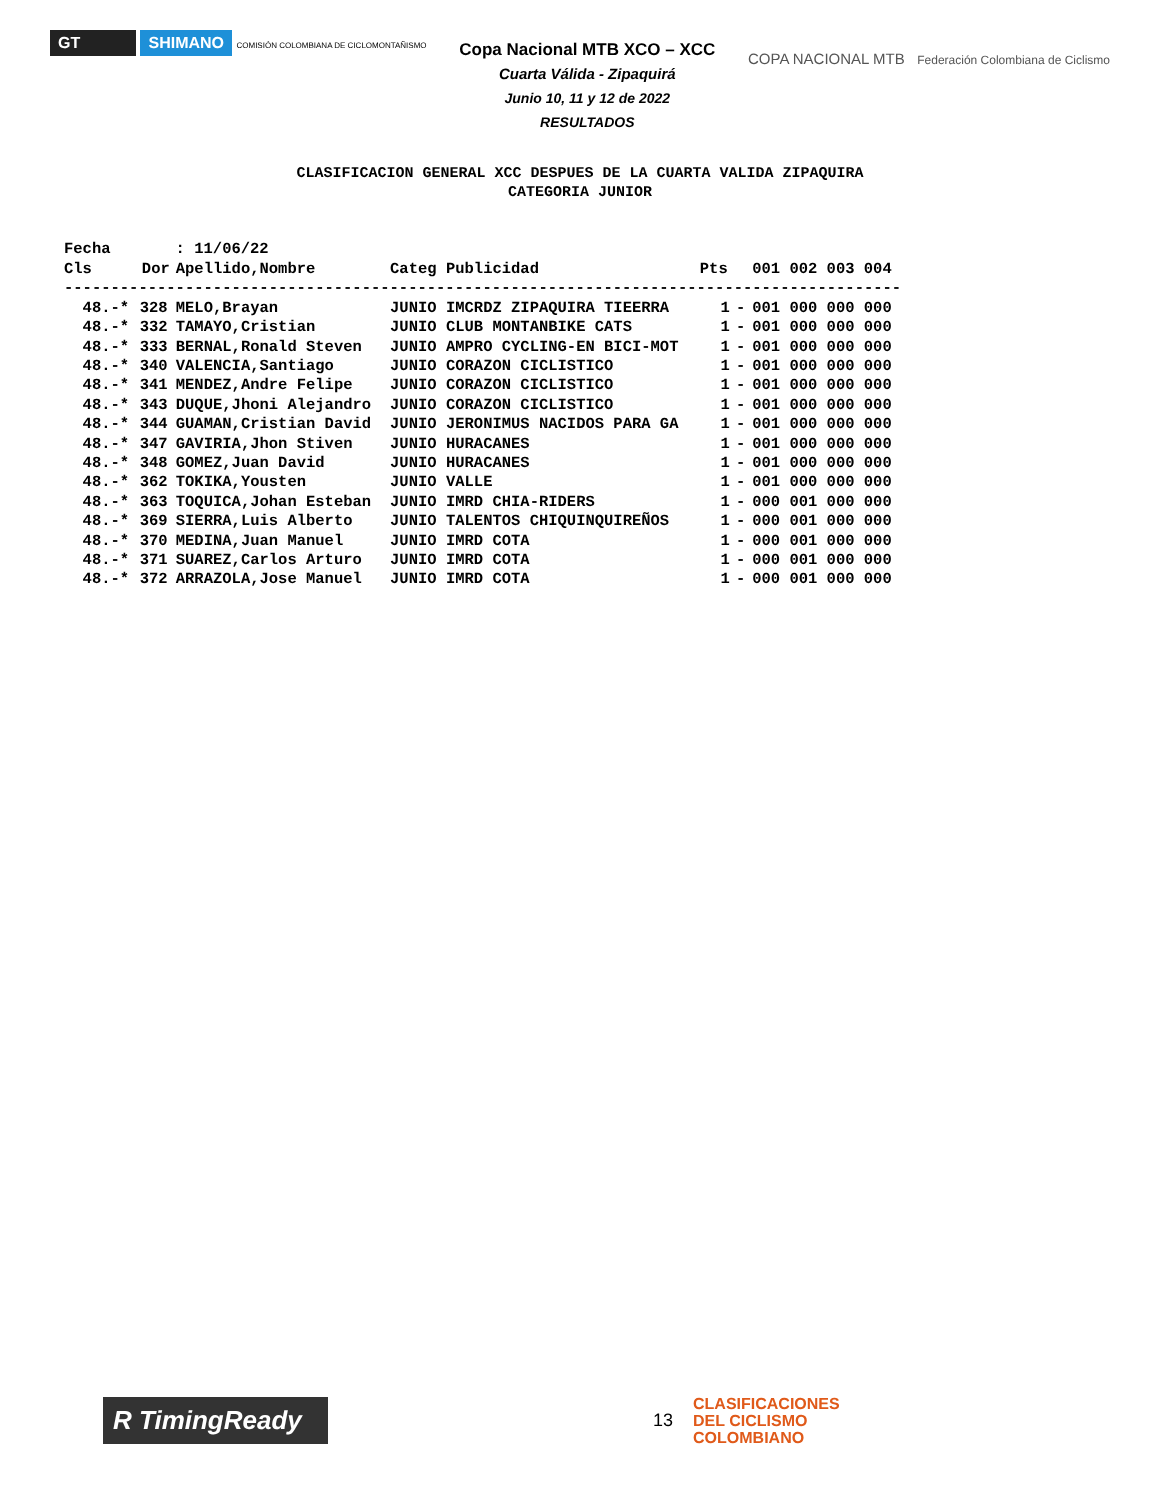GT SHIMANO COMISIÓN COLOMBIANA DE CICLOMONTAÑISMO
Copa Nacional MTB XCO – XCC
Cuarta Válida - Zipaquirá
Junio 10, 11 y 12 de 2022
RESULTADOS
COPA NACIONAL MTB Federación Colombiana de Ciclismo
CLASIFICACION GENERAL XCC DESPUES DE LA CUARTA VALIDA ZIPAQUIRA
CATEGORIA JUNIOR
Fecha       : 11/06/22
| Cls | Dor | Apellido,Nombre | Categ | Publicidad | Pts | | 001 002 003 004 |
| --- | --- | --- | --- | --- | --- | --- | --- |
| ------------------------------------------------------------------------------------------ | | | | | | | |
| 48.-* | 328 | MELO,Brayan | JUNIO | IMCRDZ ZIPAQUIRA TIEERRA | 1 | - | 001 000 000 000 |
| 48.-* | 332 | TAMAYO,Cristian | JUNIO | CLUB MONTANBIKE CATS | 1 | - | 001 000 000 000 |
| 48.-* | 333 | BERNAL,Ronald Steven | JUNIO | AMPRO CYCLING-EN BICI-MOT | 1 | - | 001 000 000 000 |
| 48.-* | 340 | VALENCIA,Santiago | JUNIO | CORAZON CICLISTICO | 1 | - | 001 000 000 000 |
| 48.-* | 341 | MENDEZ,Andre Felipe | JUNIO | CORAZON CICLISTICO | 1 | - | 001 000 000 000 |
| 48.-* | 343 | DUQUE,Jhoni Alejandro | JUNIO | CORAZON CICLISTICO | 1 | - | 001 000 000 000 |
| 48.-* | 344 | GUAMAN,Cristian David | JUNIO | JERONIMUS NACIDOS PARA GA | 1 | - | 001 000 000 000 |
| 48.-* | 347 | GAVIRIA,Jhon Stiven | JUNIO | HURACANES | 1 | - | 001 000 000 000 |
| 48.-* | 348 | GOMEZ,Juan David | JUNIO | HURACANES | 1 | - | 001 000 000 000 |
| 48.-* | 362 | TOKIKA,Yousten | JUNIO | VALLE | 1 | - | 001 000 000 000 |
| 48.-* | 363 | TOQUICA,Johan Esteban | JUNIO | IMRD CHIA-RIDERS | 1 | - | 000 001 000 000 |
| 48.-* | 369 | SIERRA,Luis Alberto | JUNIO | TALENTOS CHIQUINQUIREÑOS | 1 | - | 000 001 000 000 |
| 48.-* | 370 | MEDINA,Juan Manuel | JUNIO | IMRD COTA | 1 | - | 000 001 000 000 |
| 48.-* | 371 | SUAREZ,Carlos Arturo | JUNIO | IMRD COTA | 1 | - | 000 001 000 000 |
| 48.-* | 372 | ARRAZOLA,Jose Manuel | JUNIO | IMRD COTA | 1 | - | 000 001 000 000 |
R TimingReady
13
CLASIFICACIONES
DEL CICLISMO
COLOMBIANO